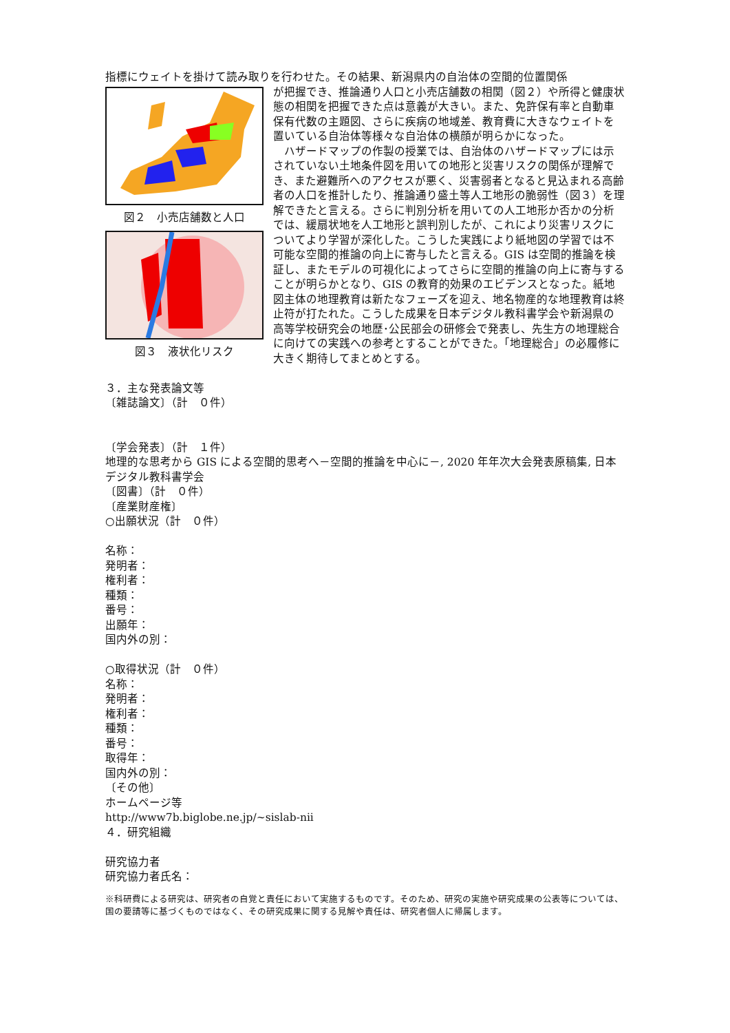指標にウェイトを掛けて読み取りを行わせた。その結果、新潟県内の自治体の空間的位置関係
図２　小売店舗数と人口
図３　液状化リスク
が把握でき、推論通り人口と小売店舗数の相関（図２）や所得と健康状態の相関を把握できた点は意義が大きい。また、免許保有率と自動車保有代数の主題図、さらに疾病の地域差、教育費に大きなウェイトを置いている自治体等様々な自治体の横顔が明らかになった。
　ハザードマップの作製の授業では、自治体のハザードマップには示されていない土地条件図を用いての地形と災害リスクの関係が理解でき、また避難所へのアクセスが悪く、災害弱者となると見込まれる高齢者の人口を推計したり、推論通り盛土等人工地形の脆弱性（図３）を理解できたと言える。さらに判別分析を用いての人工地形か否かの分析では、緩扇状地を人工地形と誤判別したが、これにより災害リスクについてより学習が深化した。こうした実践により紙地図の学習では不可能な空間的推論の向上に寄与したと言える。GIS は空間的推論を検証し、またモデルの可視化によってさらに空間的推論の向上に寄与することが明らかとなり、GIS の教育的効果のエビデンスとなった。紙地図主体の地理教育は新たなフェーズを迎え、地名物産的な地理教育は終止符が打たれた。こうした成果を日本デジタル教科書学会や新潟県の高等学校研究会の地歴･公民部会の研修会で発表し、先生方の地理総合に向けての実践への参考とすることができた。「地理総合」の必履修に大きく期待してまとめとする。
３．主な発表論文等
〔雑誌論文〕（計　０件）
〔学会発表〕（計　１件）
地理的な思考から GIS による空間的思考へ－空間的推論を中心に－, 2020 年年次大会発表原稿集, 日本デジタル教科書学会
〔図書〕（計　０件）
〔産業財産権〕
○出願状況（計　０件）
名称：
発明者：
権利者：
種類：
番号：
出願年：
国内外の別：
○取得状況（計　０件）
名称：
発明者：
権利者：
種類：
番号：
取得年：
国内外の別：
〔その他〕
ホームページ等
http://www7b.biglobe.ne.jp/~sislab-nii
４．研究組織
研究協力者
研究協力者氏名：
※科研費による研究は、研究者の自覚と責任において実施するものです。そのため、研究の実施や研究成果の公表等については、国の要請等に基づくものではなく、その研究成果に関する見解や責任は、研究者個人に帰属します。